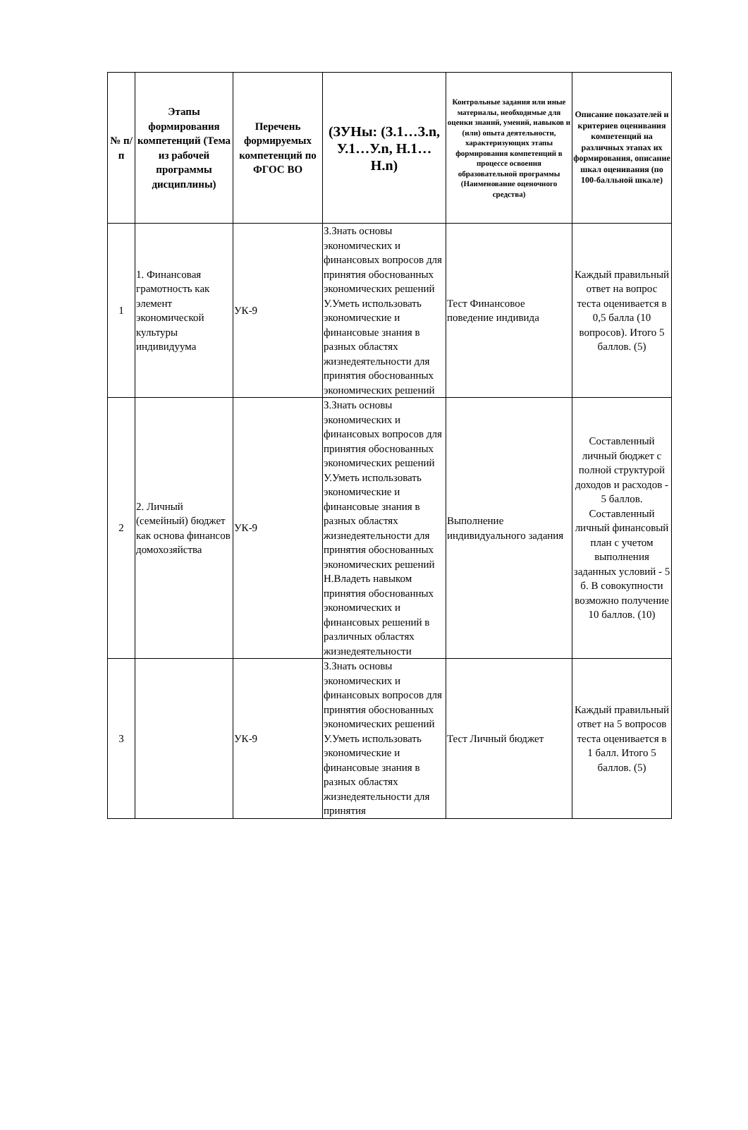| № п/п | Этапы формирования компетенций (Тема из рабочей программы дисциплины) | Перечень формируемых компетенций по ФГОС ВО | (ЗУНы: (З.1…З.n, У.1…У.n, Н.1…Н.n) | Контрольные задания или иные материалы, необходимые для оценки знаний, умений, навыков и (или) опыта деятельности, характеризующих этапы формирования компетенций в процессе освоения образовательной программы (Наименование оценочного средства) | Описание показателей и критериев оценивания компетенций на различных этапах их формирования, описание шкал оценивания (по 100-балльной шкале) |
| --- | --- | --- | --- | --- | --- |
| 1 | 1. Финансовая грамотность как элемент экономической культуры индивидуума | УК-9 | З.Знать основы экономических и финансовых вопросов для принятия обоснованных экономических решений У.Уметь использовать экономические и финансовые знания в разных областях жизнедеятельности для принятия обоснованных экономических решений | Тест Финансовое поведение индивида | Каждый правильный ответ на вопрос теста оценивается в 0,5 балла (10 вопросов). Итого 5 баллов. (5) |
| 2 | 2. Личный (семейный) бюджет как основа финансов домохозяйства | УК-9 | З.Знать основы экономических и финансовых вопросов для принятия обоснованных экономических решений У.Уметь использовать экономические и финансовые знания в разных областях жизнедеятельности для принятия обоснованных экономических решений Н.Владеть навыком принятия обоснованных экономических и финансовых решений в различных областях жизнедеятельности | Выполнение индивидуального задания | Составленный личный бюджет с полной структурой доходов и расходов - 5 баллов. Составленный личный финансовый план с учетом выполнения заданных условий - 5 б. В совокупности возможно получение 10 баллов. (10) |
| 3 | | УК-9 | З.Знать основы экономических и финансовых вопросов для принятия обоснованных экономических решений У.Уметь использовать экономические и финансовые знания в разных областях жизнедеятельности для принятия | Тест Личный бюджет | Каждый правильный ответ на 5 вопросов теста оценивается в 1 балл. Итого 5 баллов. (5) |